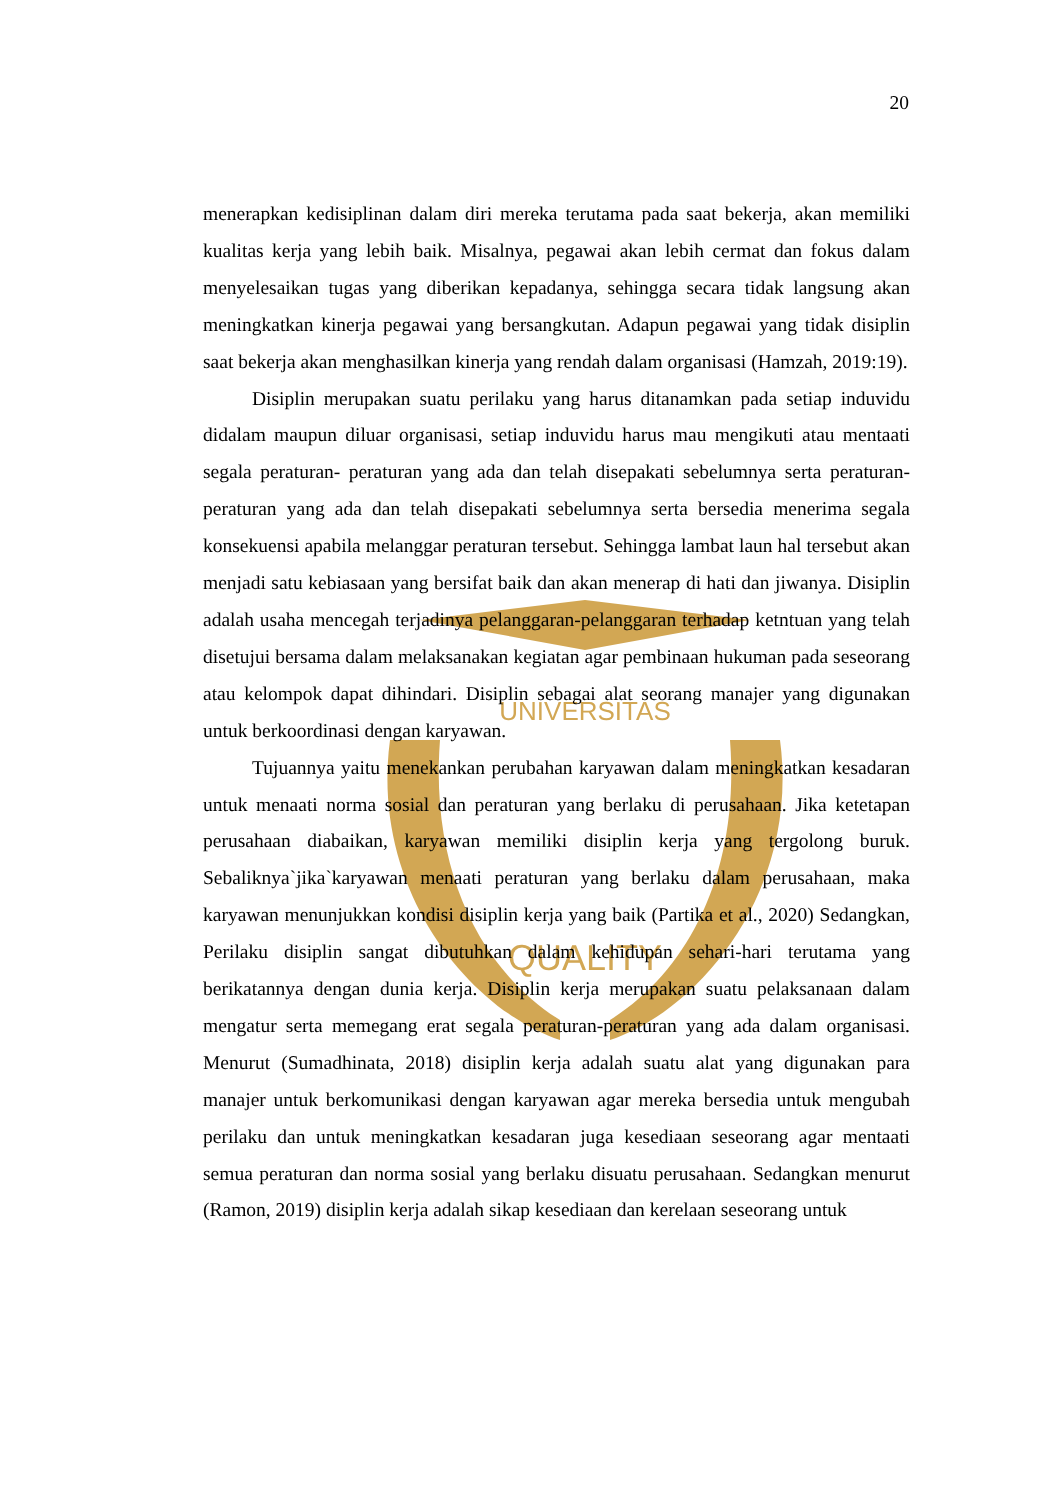UNIVERSITAS
QUALITY
20
menerapkan kedisiplinan dalam diri mereka terutama pada saat bekerja, akan memiliki kualitas kerja yang lebih baik. Misalnya, pegawai akan lebih cermat dan fokus dalam menyelesaikan tugas yang diberikan kepadanya, sehingga secara tidak langsung akan meningkatkan kinerja pegawai yang bersangkutan. Adapun pegawai yang tidak disiplin saat bekerja akan menghasilkan kinerja yang rendah dalam organisasi (Hamzah, 2019:19).
Disiplin merupakan suatu perilaku yang harus ditanamkan pada setiap induvidu didalam maupun diluar organisasi, setiap induvidu harus mau mengikuti atau mentaati segala peraturan- peraturan yang ada dan telah disepakati sebelumnya serta peraturan-peraturan yang ada dan telah disepakati sebelumnya serta bersedia menerima segala konsekuensi apabila melanggar peraturan tersebut. Sehingga lambat laun hal tersebut akan menjadi satu kebiasaan yang bersifat baik dan akan menerap di hati dan jiwanya. Disiplin adalah usaha mencegah terjadinya pelanggaran-pelanggaran terhadap ketntuan yang telah disetujui bersama dalam melaksanakan kegiatan agar pembinaan hukuman pada seseorang atau kelompok dapat dihindari. Disiplin sebagai alat seorang manajer yang digunakan untuk berkoordinasi dengan karyawan.
Tujuannya yaitu menekankan perubahan karyawan dalam meningkatkan kesadaran untuk menaati norma sosial dan peraturan yang berlaku di perusahaan. Jika ketetapan perusahaan diabaikan, karyawan memiliki disiplin kerja yang tergolong buruk. Sebaliknya`jika`karyawan menaati peraturan yang berlaku dalam perusahaan, maka karyawan menunjukkan kondisi disiplin kerja yang baik (Partika et al., 2020) Sedangkan, Perilaku disiplin sangat dibutuhkan dalam kehidupan sehari-hari terutama yang berikatannya dengan dunia kerja. Disiplin kerja merupakan suatu pelaksanaan dalam mengatur serta memegang erat segala peraturan-peraturan yang ada dalam organisasi. Menurut (Sumadhinata, 2018) disiplin kerja adalah suatu alat yang digunakan para manajer untuk berkomunikasi dengan karyawan agar mereka bersedia untuk mengubah perilaku dan untuk meningkatkan kesadaran juga kesediaan seseorang agar mentaati semua peraturan dan norma sosial yang berlaku disuatu perusahaan. Sedangkan menurut (Ramon, 2019) disiplin kerja adalah sikap kesediaan dan kerelaan seseorang untuk